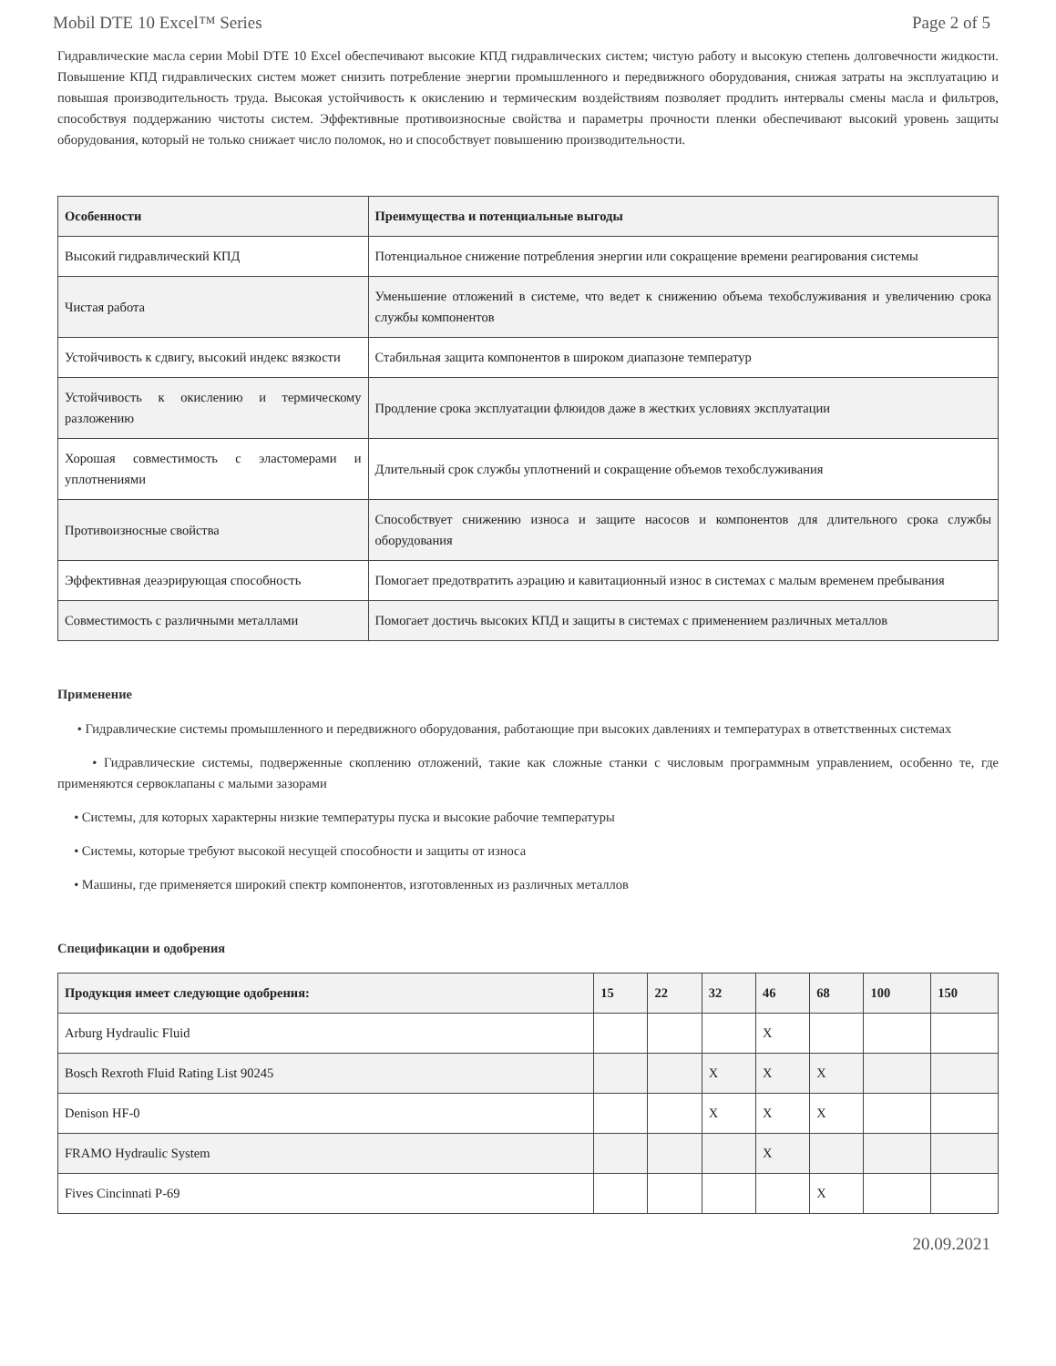Mobil DTE 10 Excel™ Series Page 2 of 5
Гидравлические масла серии Mobil DTE 10 Excel обеспечивают высокие КПД гидравлических систем; чистую работу и высокую степень долговечности жидкости. Повышение КПД гидравлических систем может снизить потребление энергии промышленного и передвижного оборудования, снижая затраты на эксплуатацию и повышая производительность труда. Высокая устойчивость к окислению и термическим воздействиям позволяет продлить интервалы смены масла и фильтров, способствуя поддержанию чистоты систем. Эффективные противоизносные свойства и параметры прочности пленки обеспечивают высокий уровень защиты оборудования, который не только снижает число поломок, но и способствует повышению производительности.
| Особенности | Преимущества и потенциальные выгоды |
| --- | --- |
| Высокий гидравлический КПД | Потенциальное снижение потребления энергии или сокращение времени реагирования системы |
| Чистая работа | Уменьшение отложений в системе, что ведет к снижению объема техобслуживания и увеличению срока службы компонентов |
| Устойчивость к сдвигу, высокий индекс вязкости | Стабильная защита компонентов в широком диапазоне температур |
| Устойчивость к окислению и термическому разложению | Продление срока эксплуатации флюидов даже в жестких условиях эксплуатации |
| Хорошая совместимость с эластомерами и уплотнениями | Длительный срок службы уплотнений и сокращение объемов техобслуживания |
| Противоизносные свойства | Способствует снижению износа и защите насосов и компонентов для длительного срока службы оборудования |
| Эффективная деаэрирующая способность | Помогает предотвратить аэрацию и кавитационный износ в системах с малым временем пребывания |
| Совместимость с различными металлами | Помогает достичь высоких КПД и защиты в системах с применением различных металлов |
Применение
• Гидравлические системы промышленного и передвижного оборудования, работающие при высоких давлениях и температурах в ответственных системах
• Гидравлические системы, подверженные скоплению отложений, такие как сложные станки с числовым программным управлением, особенно те, где применяются сервоклапаны с малыми зазорами
• Системы, для которых характерны низкие температуры пуска и высокие рабочие температуры
• Системы, которые требуют высокой несущей способности и защиты от износа
• Машины, где применяется широкий спектр компонентов, изготовленных из различных металлов
Спецификации и одобрения
| Продукция имеет следующие одобрения: | 15 | 22 | 32 | 46 | 68 | 100 | 150 |
| --- | --- | --- | --- | --- | --- | --- | --- |
| Arburg Hydraulic Fluid | | | | X | | | |
| Bosch Rexroth Fluid Rating List 90245 | | | X | X | X | | |
| Denison HF-0 | | | X | X | X | | |
| FRAMO Hydraulic System | | | | X | | | |
| Fives Cincinnati P-69 | | | | | X | | |
20.09.2021